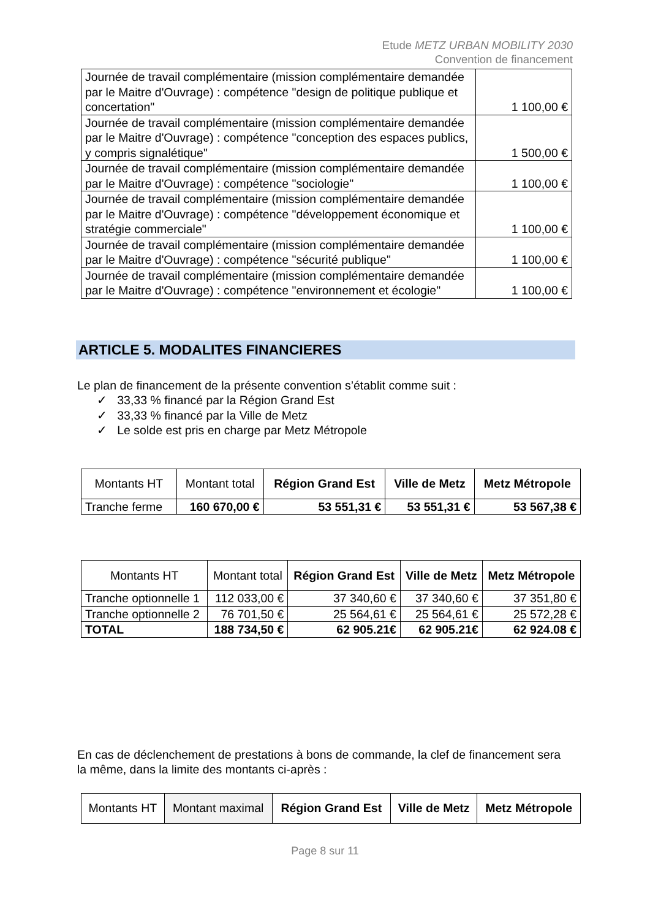Etude METZ URBAN MOBILITY 2030
Convention de financement
| Journée de travail complémentaire (mission complémentaire demandée par le Maitre d'Ouvrage) : compétence "design de politique publique et concertation" | 1 100,00 € |
| Journée de travail complémentaire (mission complémentaire demandée par le Maitre d'Ouvrage) : compétence "conception des espaces publics, y compris signalétique" | 1 500,00 € |
| Journée de travail complémentaire (mission complémentaire demandée par le Maitre d'Ouvrage) : compétence "sociologie" | 1 100,00 € |
| Journée de travail complémentaire (mission complémentaire demandée par le Maitre d'Ouvrage) : compétence "développement économique et stratégie commerciale" | 1 100,00 € |
| Journée de travail complémentaire (mission complémentaire demandée par le Maitre d'Ouvrage) : compétence "sécurité publique" | 1 100,00 € |
| Journée de travail complémentaire (mission complémentaire demandée par le Maitre d'Ouvrage) : compétence "environnement et écologie" | 1 100,00 € |
ARTICLE 5. MODALITES FINANCIERES
Le plan de financement de la présente convention s’établit comme suit :
✓ 33,33 % financé par la Région Grand Est
✓ 33,33 % financé par la Ville de Metz
✓ Le solde est pris en charge par Metz Métropole
| Montants HT | Montant total | Région Grand Est | Ville de Metz | Metz Métropole |
| --- | --- | --- | --- | --- |
| Tranche ferme | 160 670,00 € | 53 551,31 € | 53 551,31 € | 53 567,38 € |
| Montants HT | Montant total | Région Grand Est | Ville de Metz | Metz Métropole |
| --- | --- | --- | --- | --- |
| Tranche optionnelle 1 | 112 033,00 € | 37 340,60 € | 37 340,60 € | 37 351,80 € |
| Tranche optionnelle 2 | 76 701,50 € | 25 564,61 € | 25 564,61 € | 25 572,28 € |
| TOTAL | 188 734,50 € | 62 905.21€ | 62 905.21€ | 62 924.08 € |
En cas de déclenchement de prestations à bons de commande, la clef de financement sera la même, dans la limite des montants ci-après :
| Montants HT | Montant maximal | Région Grand Est | Ville de Metz | Metz Métropole |
| --- | --- | --- | --- | --- |
Page 8 sur 11